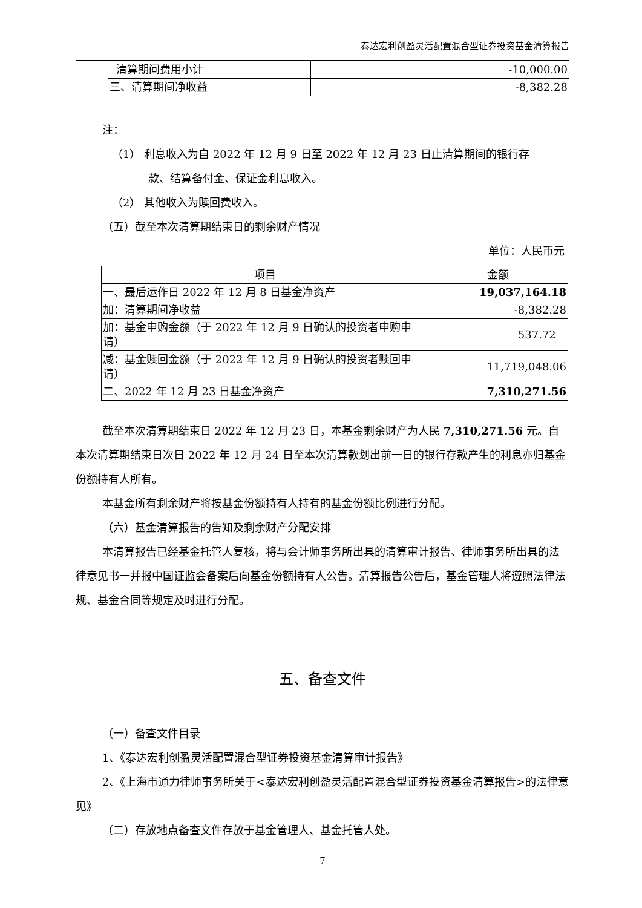泰达宏利创盈灵活配置混合型证券投资基金清算报告
| 清算期间费用小计 | -10,000.00 |
| 三、清算期间净收益 | -8,382.28 |
注：
（1） 利息收入为自 2022 年 12 月 9 日至 2022 年 12 月 23 日止清算期间的银行存
款、结算备付金、保证金利息收入。
（2） 其他收入为赎回费收入。
（五）截至本次清算期结束日的剩余财产情况
单位：人民币元
| 项目 | 金额 |
| 一、最后运作日 2022 年 12 月 8 日基金净资产 | 19,037,164.18 |
| 加：清算期间净收益 | -8,382.28 |
| 加：基金申购金额（于 2022 年 12 月 9 日确认的投资者申购申请） | 537.72 |
| 减：基金赎回金额（于 2022 年 12 月 9 日确认的投资者赎回申请） | 11,719,048.06 |
| 二、2022 年 12 月 23 日基金净资产 | 7,310,271.56 |
截至本次清算期结束日 2022 年 12 月 23 日，本基金剩余财产为人民 7,310,271.56 元。自本次清算期结束日次日 2022 年 12 月 24 日至本次清算款划出前一日的银行存款产生的利息亦归基金份额持有人所有。
本基金所有剩余财产将按基金份额持有人持有的基金份额比例进行分配。
（六）基金清算报告的告知及剩余财产分配安排
本清算报告已经基金托管人复核，将与会计师事务所出具的清算审计报告、律师事务所出具的法律意见书一并报中国证监会备案后向基金份额持有人公告。清算报告公告后，基金管理人将遵照法律法规、基金合同等规定及时进行分配。
五、备查文件
（一）备查文件目录
1、《泰达宏利创盈灵活配置混合型证券投资基金清算审计报告》
2、《上海市通力律师事务所关于<泰达宏利创盈灵活配置混合型证券投资基金清算报告>的法律意见》
（二）存放地点备查文件存放于基金管理人、基金托管人处。
7